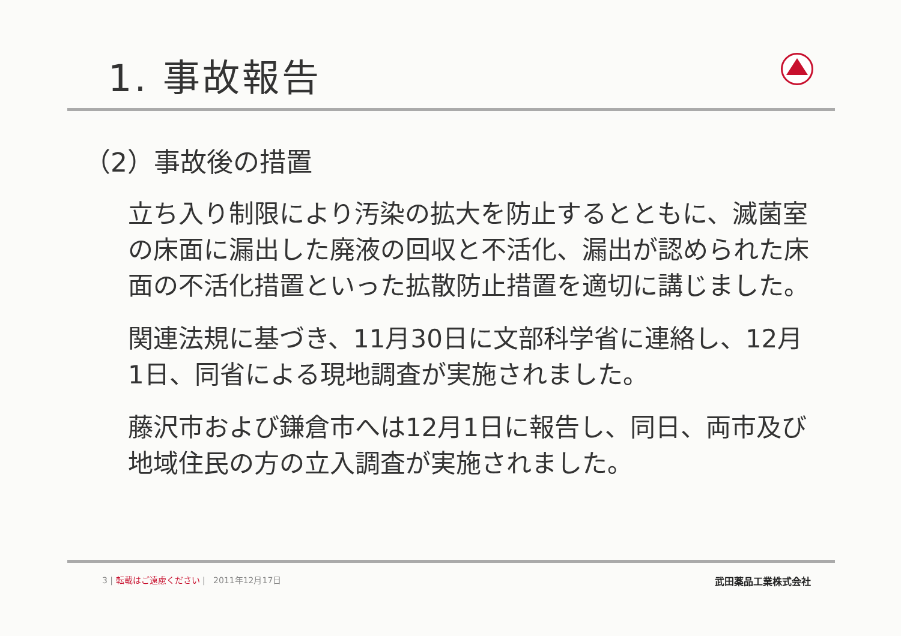1. 事故報告
（2）事故後の措置
立ち入り制限により汚染の拡大を防止するとともに、滅菌室の床面に漏出した廃液の回収と不活化、漏出が認められた床面の不活化措置といった拡散防止措置を適切に講じました。
関連法規に基づき、11月30日に文部科学省に連絡し、12月1日、同省による現地調査が実施されました。
藤沢市および鎌倉市へは12月1日に報告し、同日、両市及び地域住民の方の立入調査が実施されました。
3 | 転載はご遠慮ください | 2011年12月17日 武田薬品工業株式会社